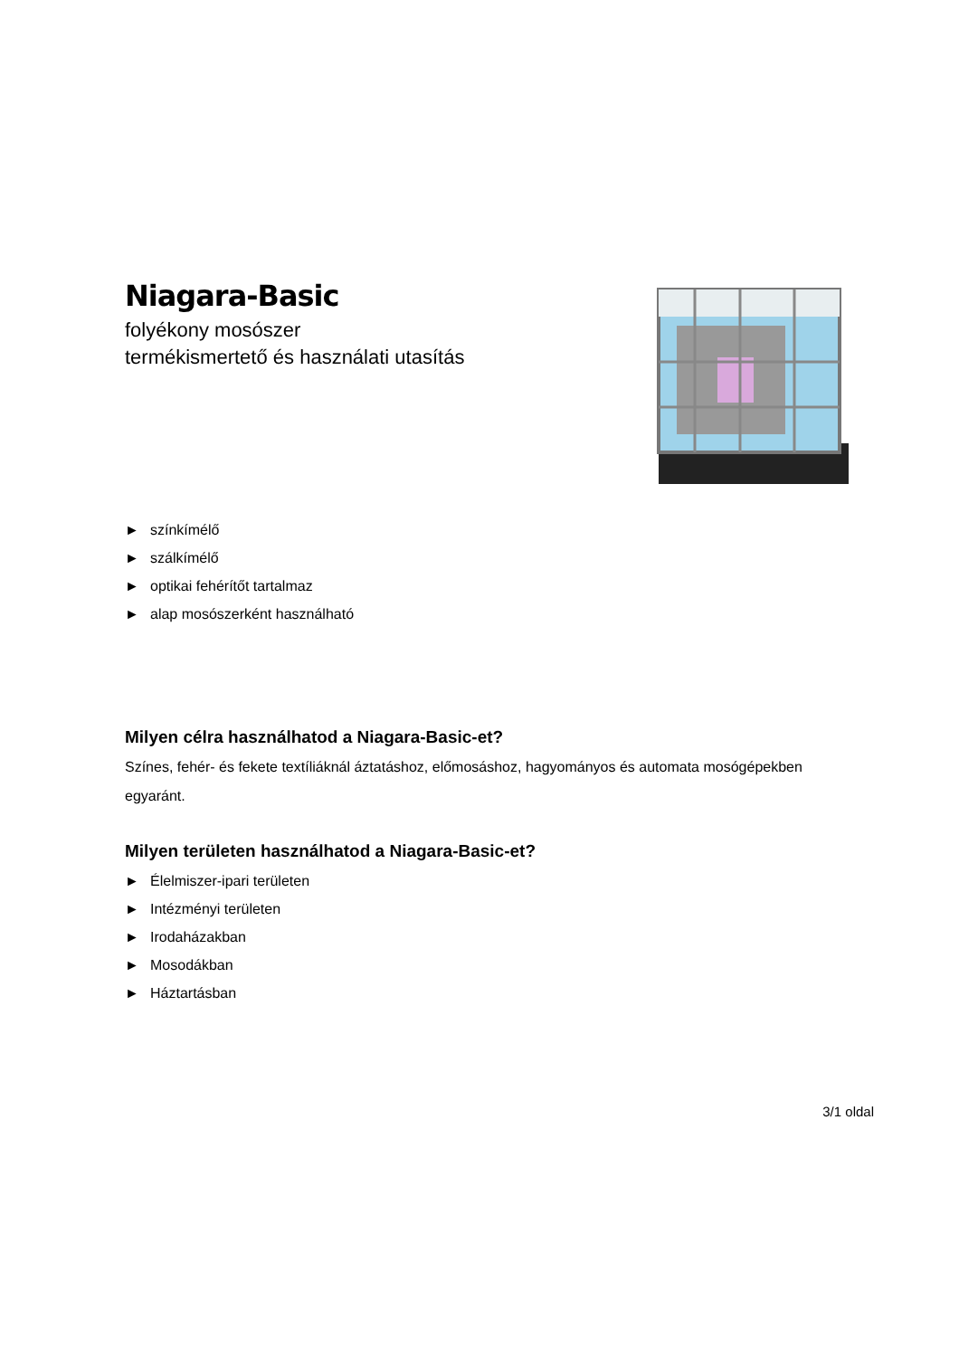Niagara-Basic
folyékony mosószer
termékismertető és használati utasítás
► színkímélő
► szálkímélő
► optikai fehérítőt tartalmaz
► alap mosószerként használható
Milyen célra használhatod a Niagara-Basic-et?
Színes, fehér- és fekete textíliáknál áztatáshoz, előmosáshoz, hagyományos és automata mosógépekben egyaránt.
Milyen területen használhatod a Niagara-Basic-et?
► Élelmiszer-ipari területen
► Intézményi területen
► Irodaházakban
► Mosodákban
► Háztartásban
3/1 oldal